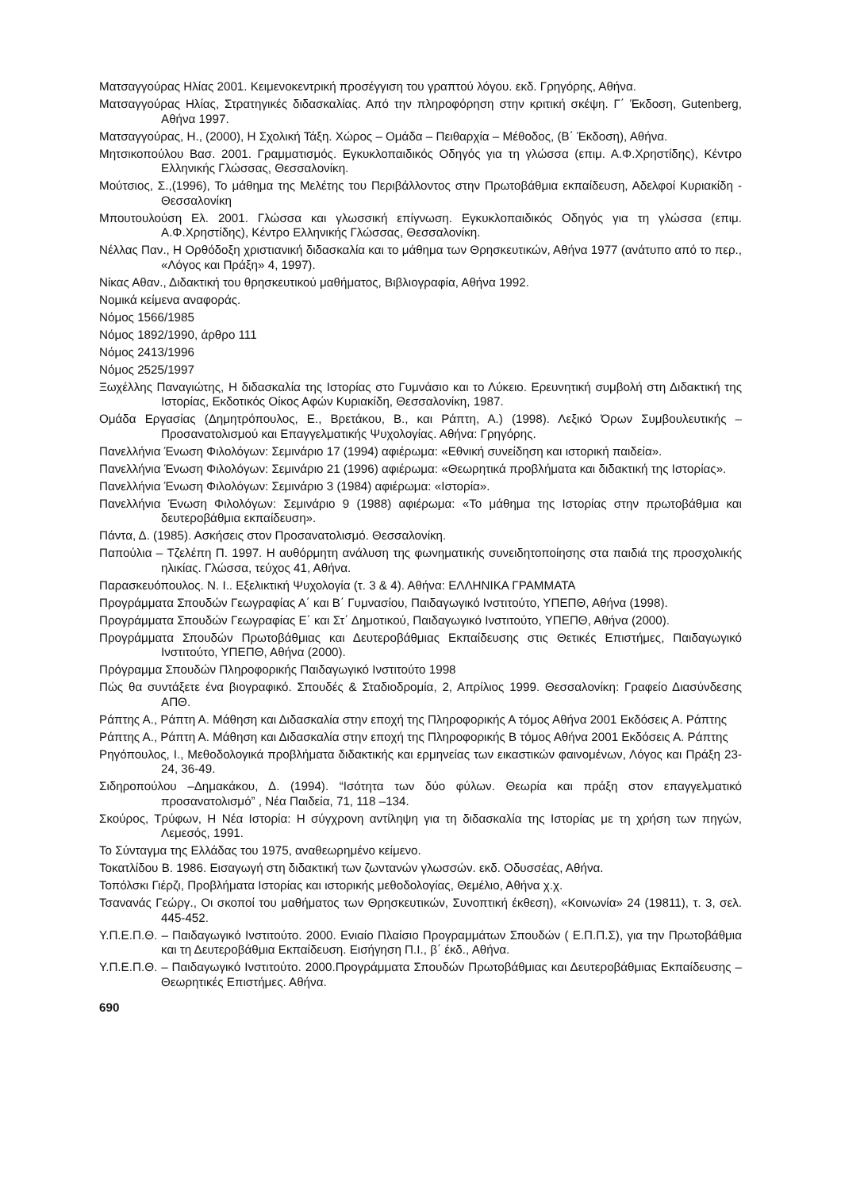Ματσαγγούρας Ηλίας 2001. Κειμενοκεντρική προσέγγιση του γραπτού λόγου. εκδ. Γρηγόρης, Αθήνα.
Ματσαγγούρας Ηλίας, Στρατηγικές διδασκαλίας. Από την πληροφόρηση στην κριτική σκέψη. Γ΄ Έκδοση, Gutenberg, Αθήνα 1997.
Ματσαγγούρας, Η., (2000), Η Σχολική Τάξη. Χώρος – Ομάδα – Πειθαρχία – Μέθοδος, (Β΄ Έκδοση), Αθήνα.
Μητσικοπούλου Βασ. 2001. Γραμματισμός. Εγκυκλοπαιδικός Οδηγός για τη γλώσσα (επιμ. Α.Φ.Χρηστίδης), Κέντρο Ελληνικής Γλώσσας, Θεσσαλονίκη.
Μούτσιος, Σ.,(1996), Το μάθημα της Μελέτης του Περιβάλλοντος στην Πρωτοβάθμια εκπαίδευση, Αδελφοί Κυριακίδη - Θεσσαλονίκη
Μπουτουλούση Ελ. 2001. Γλώσσα και γλωσσική επίγνωση. Εγκυκλοπαιδικός Οδηγός για τη γλώσσα (επιμ. Α.Φ.Χρηστίδης), Κέντρο Ελληνικής Γλώσσας, Θεσσαλονίκη.
Νέλλας Παν., Η Ορθόδοξη χριστιανική διδασκαλία και το μάθημα των Θρησκευτικών, Αθήνα 1977 (ανάτυπο από το περ., «Λόγος και Πράξη» 4, 1997).
Νίκας Αθαν., Διδακτική του θρησκευτικού μαθήματος, Βιβλιογραφία, Αθήνα 1992.
Νομικά κείμενα αναφοράς.
Νόμος 1566/1985
Νόμος 1892/1990, άρθρο 111
Νόμος 2413/1996
Νόμος 2525/1997
Ξωχέλλης Παναγιώτης, Η διδασκαλία της Ιστορίας στο Γυμνάσιο και το Λύκειο. Ερευνητική συμβολή στη Διδακτική της Ιστορίας, Εκδοτικός Οίκος Αφών Κυριακίδη, Θεσσαλονίκη, 1987.
Ομάδα Εργασίας (Δημητρόπουλος, Ε., Βρετάκου, Β., και Ράπτη, Α.) (1998). Λεξικό Όρων Συμβουλευτικής – Προσανατολισμού και Επαγγελματικής Ψυχολογίας. Αθήνα: Γρηγόρης.
Πανελλήνια Ένωση Φιλολόγων: Σεμινάριο 17 (1994) αφιέρωμα: «Εθνική συνείδηση και ιστορική παιδεία».
Πανελλήνια Ένωση Φιλολόγων: Σεμινάριο 21 (1996) αφιέρωμα: «Θεωρητικά προβλήματα και διδακτική της Ιστορίας».
Πανελλήνια Ένωση Φιλολόγων: Σεμινάριο 3 (1984) αφιέρωμα: «Ιστορία».
Πανελλήνια Ένωση Φιλολόγων: Σεμινάριο 9 (1988) αφιέρωμα: «Το μάθημα της Ιστορίας στην πρωτοβάθμια και δευτεροβάθμια εκπαίδευση».
Πάντα, Δ. (1985). Ασκήσεις στον Προσανατολισμό. Θεσσαλονίκη.
Παπούλια – Τζελέπη Π. 1997. Η αυθόρμητη ανάλυση της φωνηματικής συνειδητοποίησης στα παιδιά της προσχολικής ηλικίας. Γλώσσα, τεύχος 41, Αθήνα.
Παρασκευόπουλος. Ν. Ι.. Εξελικτική Ψυχολογία (τ. 3 & 4). Αθήνα: ΕΛΛΗΝΙΚΑ ΓΡΑΜΜΑΤΑ
Προγράμματα Σπουδών Γεωγραφίας Α΄ και Β΄ Γυμνασίου, Παιδαγωγικό Ινστιτούτο, ΥΠΕΠΘ, Αθήνα (1998).
Προγράμματα Σπουδών Γεωγραφίας Ε΄ και Στ΄ Δημοτικού, Παιδαγωγικό Ινστιτούτο, ΥΠΕΠΘ, Αθήνα (2000).
Προγράμματα Σπουδών Πρωτοβάθμιας και Δευτεροβάθμιας Εκπαίδευσης στις Θετικές Επιστήμες, Παιδαγωγικό Ινστιτούτο, ΥΠΕΠΘ, Αθήνα (2000).
Πρόγραμμα Σπουδών Πληροφορικής Παιδαγωγικό Ινστιτούτο 1998
Πώς θα συντάξετε ένα βιογραφικό. Σπουδές & Σταδιοδρομία, 2, Απρίλιος 1999. Θεσσαλονίκη: Γραφείο Διασύνδεσης ΑΠΘ.
Ράπτης Α., Ράπτη Α. Μάθηση και Διδασκαλία στην εποχή της Πληροφορικής Α τόμος Αθήνα 2001 Εκδόσεις Α. Ράπτης
Ράπτης Α., Ράπτη Α. Μάθηση και Διδασκαλία στην εποχή της Πληροφορικής Β τόμος Αθήνα 2001 Εκδόσεις Α. Ράπτης
Ρηγόπουλος, Ι., Μεθοδολογικά προβλήματα διδακτικής και ερμηνείας των εικαστικών φαινομένων, Λόγος και Πράξη 23-24, 36-49.
Σιδηροπούλου –Δημακάκου, Δ. (1994). “Ισότητα των δύο φύλων. Θεωρία και πράξη στον επαγγελματικό προσανατολισμό” , Νέα Παιδεία, 71, 118 –134.
Σκούρος, Τρύφων, Η Νέα Ιστορία: Η σύγχρονη αντίληψη για τη διδασκαλία της Ιστορίας με τη χρήση των πηγών, Λεμεσός, 1991.
Το Σύνταγμα της Ελλάδας του 1975, αναθεωρημένο κείμενο.
Τοκατλίδου Β. 1986. Εισαγωγή στη διδακτική των ζωντανών γλωσσών. εκδ. Οδυσσέας, Αθήνα.
Τοπόλσκι Γιέρζι, Προβλήματα Ιστορίας και ιστορικής μεθοδολογίας, Θεμέλιο, Αθήνα χ.χ.
Τσανανάς Γεώργ., Οι σκοποί του μαθήματος των Θρησκευτικών, Συνοπτική έκθεση), «Κοινωνία» 24 (19811), τ. 3, σελ. 445-452.
Υ.Π.Ε.Π.Θ. – Παιδαγωγικό Ινστιτούτο. 2000. Ενιαίο Πλαίσιο Προγραμμάτων Σπουδών ( Ε.Π.Π.Σ), για την Πρωτοβάθμια και τη Δευτεροβάθμια Εκπαίδευση. Εισήγηση Π.Ι., β΄ έκδ., Αθήνα.
Υ.Π.Ε.Π.Θ. – Παιδαγωγικό Ινστιτούτο. 2000.Προγράμματα Σπουδών Πρωτοβάθμιας και Δευτεροβάθμιας Εκπαίδευσης – Θεωρητικές Επιστήμες. Αθήνα.
690